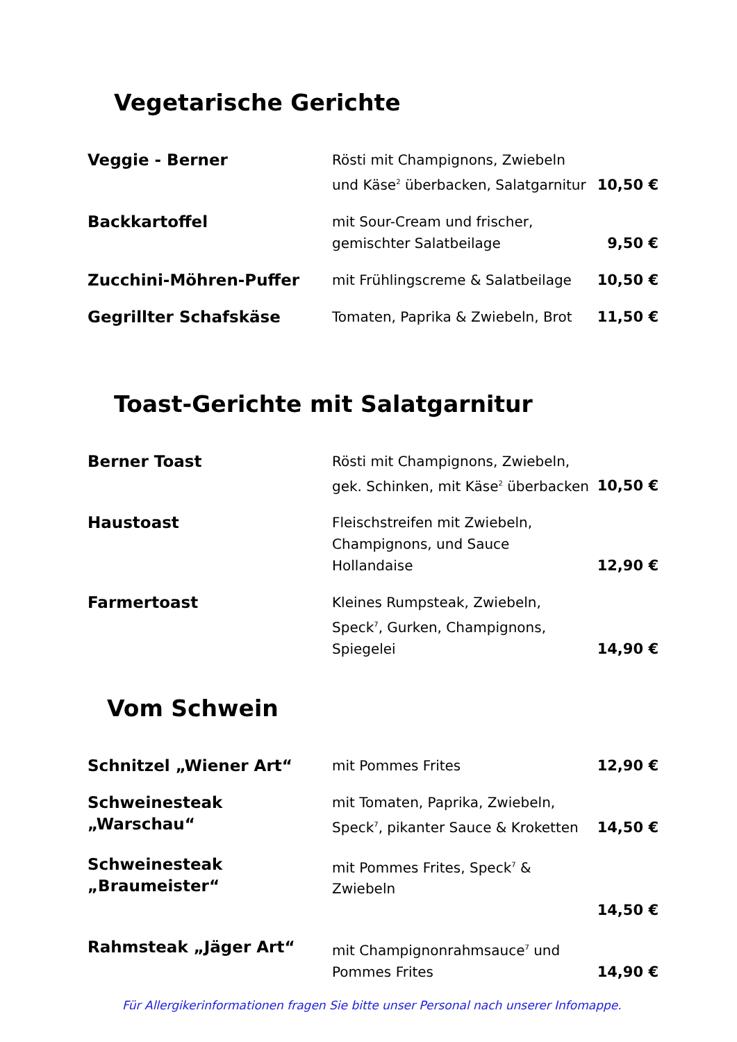Vegetarische Gerichte
Veggie - Berner
Rösti mit Champignons, Zwiebeln und Käse<sup>2</sup> überbacken, Salatgarnitur
10,50 €
Backkartoffel
mit Sour-Cream und frischer, gemischter Salatbeilage
9,50 €
Zucchini-Möhren-Puffer
mit Frühlingscreme & Salatbeilage
10,50 €
Gegrillter Schafskäse
Tomaten, Paprika & Zwiebeln, Brot
11,50 €
Toast-Gerichte mit Salatgarnitur
Berner Toast
Rösti mit Champignons, Zwiebeln, gek. Schinken, mit Käse<sup>2</sup> überbacken
10,50 €
Haustoast
Fleischstreifen mit Zwiebeln, Champignons, und Sauce Hollandaise
12,90 €
Farmertoast
Kleines Rumpsteak, Zwiebeln, Speck<sup>7</sup>, Gurken, Champignons, Spiegelei
14,90 €
Vom Schwein
Schnitzel „Wiener Art“
mit Pommes Frites 12,90 €
Schweinesteak „Warschau“
mit Tomaten, Paprika, Zwiebeln, Speck<sup>7</sup>, pikanter Sauce & Kroketten
14,50 €
Schweinesteak „Braumeister“
mit Pommes Frites, Speck<sup>7</sup> & Zwiebeln
14,50 €
Rahmsteak „Jäger Art“
mit Champignonrahmsauce<sup>7</sup> und Pommes Frites
14,90 €
Für Allergikerinformationen fragen Sie bitte unser Personal nach unserer Infomappe.